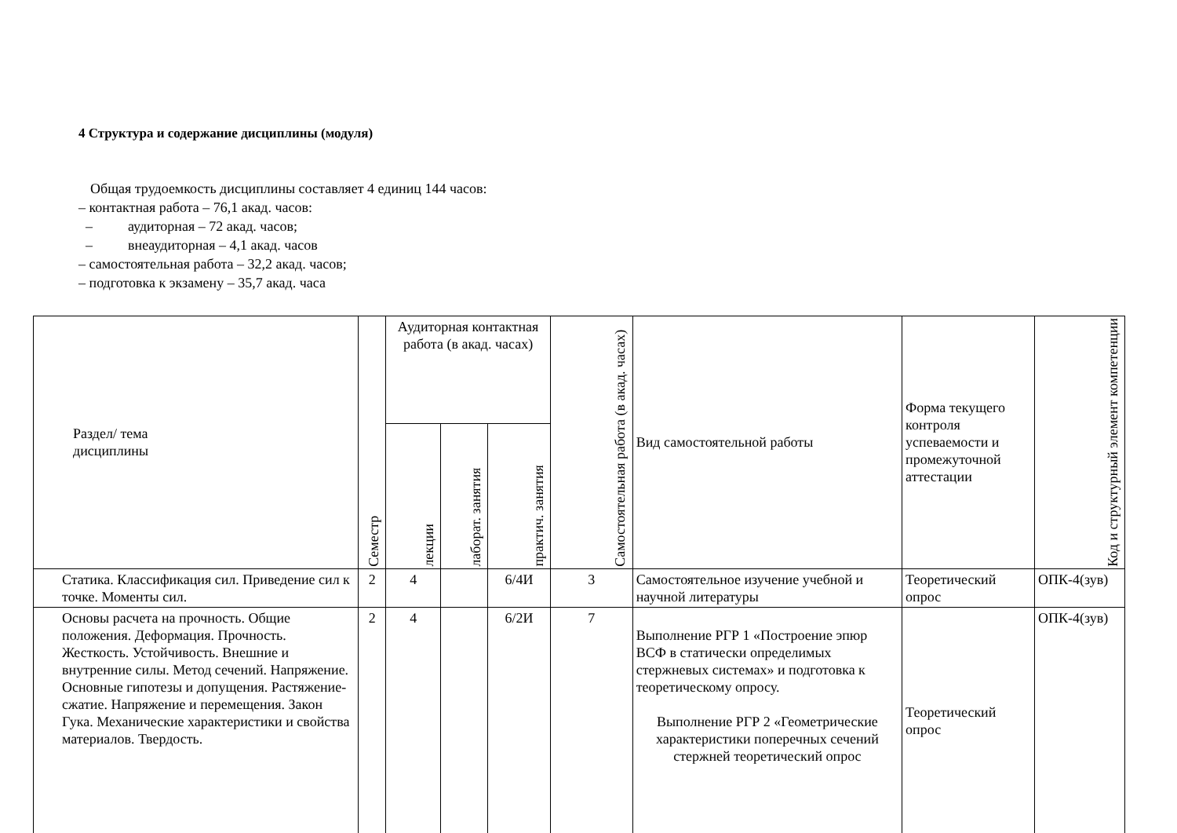4 Структура и содержание дисциплины (модуля)
Общая трудоемкость дисциплины составляет 4 единиц 144 часов:
– контактная работа – 76,1 акад. часов:
– аудиторная – 72 акад. часов;
– внеаудиторная – 4,1 акад. часов
– самостоятельная работа – 32,2 акад. часов;
– подготовка к экзамену – 35,7 акад. часа
| Раздел/ тема дисциплины | Семестр | Аудиторная контактная работа (в акад. часах) | | | Самостоятельная работа (в акад. часах) | Вид самостоятельной работы | Форма текущего контроля успеваемости и промежуточной аттестации | Код и структурный элемент компетенции |
| --- | --- | --- | --- | --- | --- | --- | --- | --- |
| | | лекции | лаборат. занятия | практич. занятия | | | | |
| Статика. Классификация сил. Приведение сил к точке. Моменты сил. | 2 | 4 | | 6/4И | 3 | Самостоятельное изучение учебной и научной литературы | Теоретический опрос | ОПК-4(зув) |
| Основы расчета на прочность. Общие положения. Деформация. Прочность. Жесткость. Устойчивость. Внешние и внутренние силы. Метод сечений. Напряжение. Основные гипотезы и допущения. Растяжение-сжатие. Напряжение и перемещения. Закон Гука. Механические характеристики и свойства материалов. Твердость. | 2 | 4 | | 6/2И | 7 | Выполнение РГР 1 «Построение эпюр ВСФ в статически определимых стержневых системах» и подготовка к теоретическому опросу. Выполнение РГР 2 «Геометрические характеристики поперечных сечений стержней теоретический опрос | Теоретический опрос | ОПК-4(зув) |